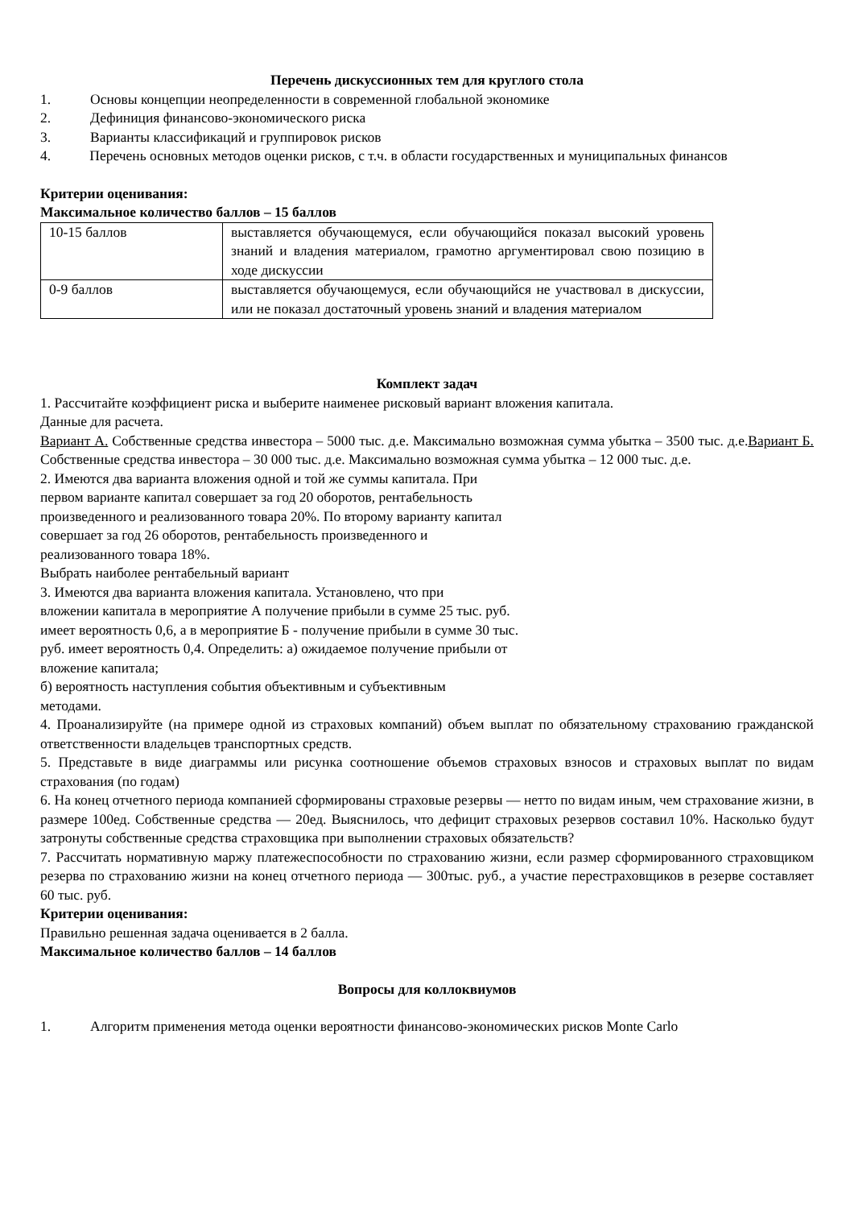Перечень дискуссионных тем для круглого стола
1. Основы концепции неопределенности в современной глобальной экономике
2. Дефиниция финансово-экономического риска
3. Варианты классификаций и группировок рисков
4. Перечень основных методов оценки рисков, с т.ч. в области государственных и муниципальных финансов
Критерии оценивания:
Максимальное количество баллов – 15 баллов
| 10-15 баллов | выставляется обучающемуся, если обучающийся показал высокий уровень знаний и владения материалом, грамотно аргументировал свою позицию в ходе дискуссии |
| 0-9 баллов | выставляется обучающемуся, если обучающийся не участвовал в дискуссии, или не показал достаточный уровень знаний и владения материалом |
Комплект задач
1. Рассчитайте коэффициент риска и выберите наименее рисковый вариант вложения капитала.
Данные для расчета.
Вариант А. Собственные средства инвестора – 5000 тыс. д.е. Максимально возможная сумма убытка – 3500 тыс. д.е.Вариант Б. Собственные средства инвестора – 30 000 тыс. д.е. Максимально возможная сумма убытка – 12 000 тыс. д.е.
2. Имеются два варианта вложения одной и той же суммы капитала. При
первом варианте капитал совершает за год 20 оборотов, рентабельность
произведенного и реализованного товара 20%. По второму варианту капитал
совершает за год 26 оборотов, рентабельность произведенного и
реализованного товара 18%.
Выбрать наиболее рентабельный вариант
3. Имеются два варианта вложения капитала. Установлено, что при
вложении капитала в мероприятие А получение прибыли в сумме 25 тыс. руб.
имеет вероятность 0,6, а в мероприятие Б - получение прибыли в сумме 30 тыс.
руб. имеет вероятность 0,4. Определить: а) ожидаемое получение прибыли от
вложение капитала;
б) вероятность наступления события объективным и субъективным
методами.
4. Проанализируйте (на примере одной из страховых компаний) объем выплат по обязательному страхованию гражданской ответственности владельцев транспортных средств.
5. Представьте в виде диаграммы или рисунка соотношение объемов страховых взносов и страховых выплат по видам страхования (по годам)
6. На конец отчетного периода компанией сформированы страховые резервы — нетто по видам иным, чем страхование жизни, в размере 100ед. Собственные средства — 20ед. Выяснилось, что дефицит страховых резервов составил 10%. Насколько будут затронуты собственные средства страховщика при выполнении страховых обязательств?
7. Рассчитать нормативную маржу платежеспособности по страхованию жизни, если размер сформированного страховщиком резерва по страхованию жизни на конец отчетного периода — 300тыс. руб., а участие перестраховщиков в резерве составляет 60 тыс. руб.
Критерии оценивания:
Правильно решенная задача оценивается в 2 балла.
Максимальное количество баллов – 14 баллов
Вопросы для коллоквиумов
1. Алгоритм применения метода оценки вероятности финансово-экономических рисков Monte Carlo